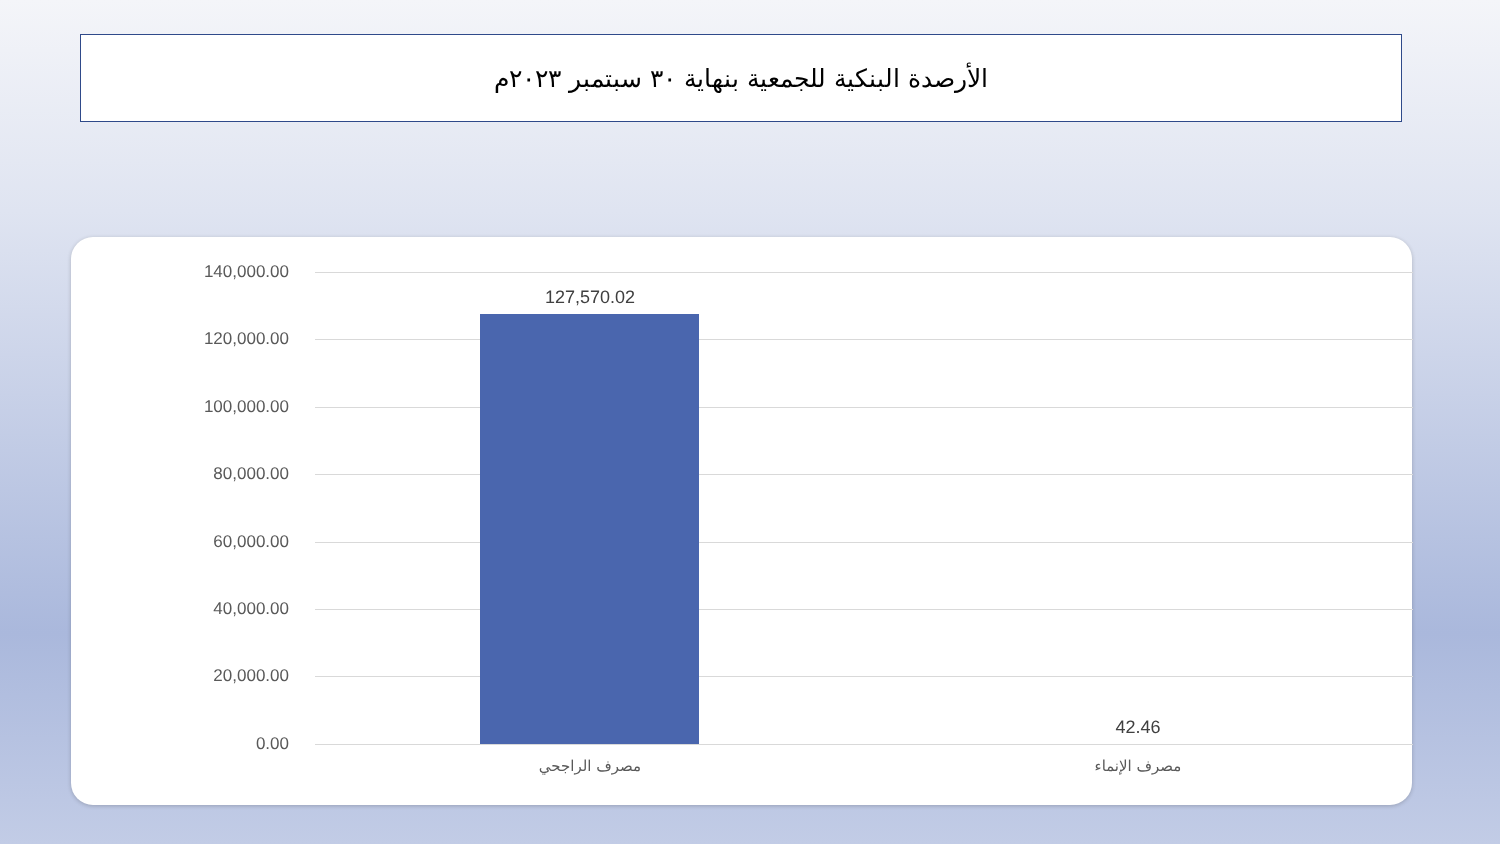الأرصدة البنكية للجمعية بنهاية ٣٠ سبتمبر ٢٠٢٣م
140,000.00
120,000.00
100,000.00
80,000.00
60,000.00
40,000.00
20,000.00
0.00
127,570.02
42.46
مصرف الراجحي مصرف الإنماء